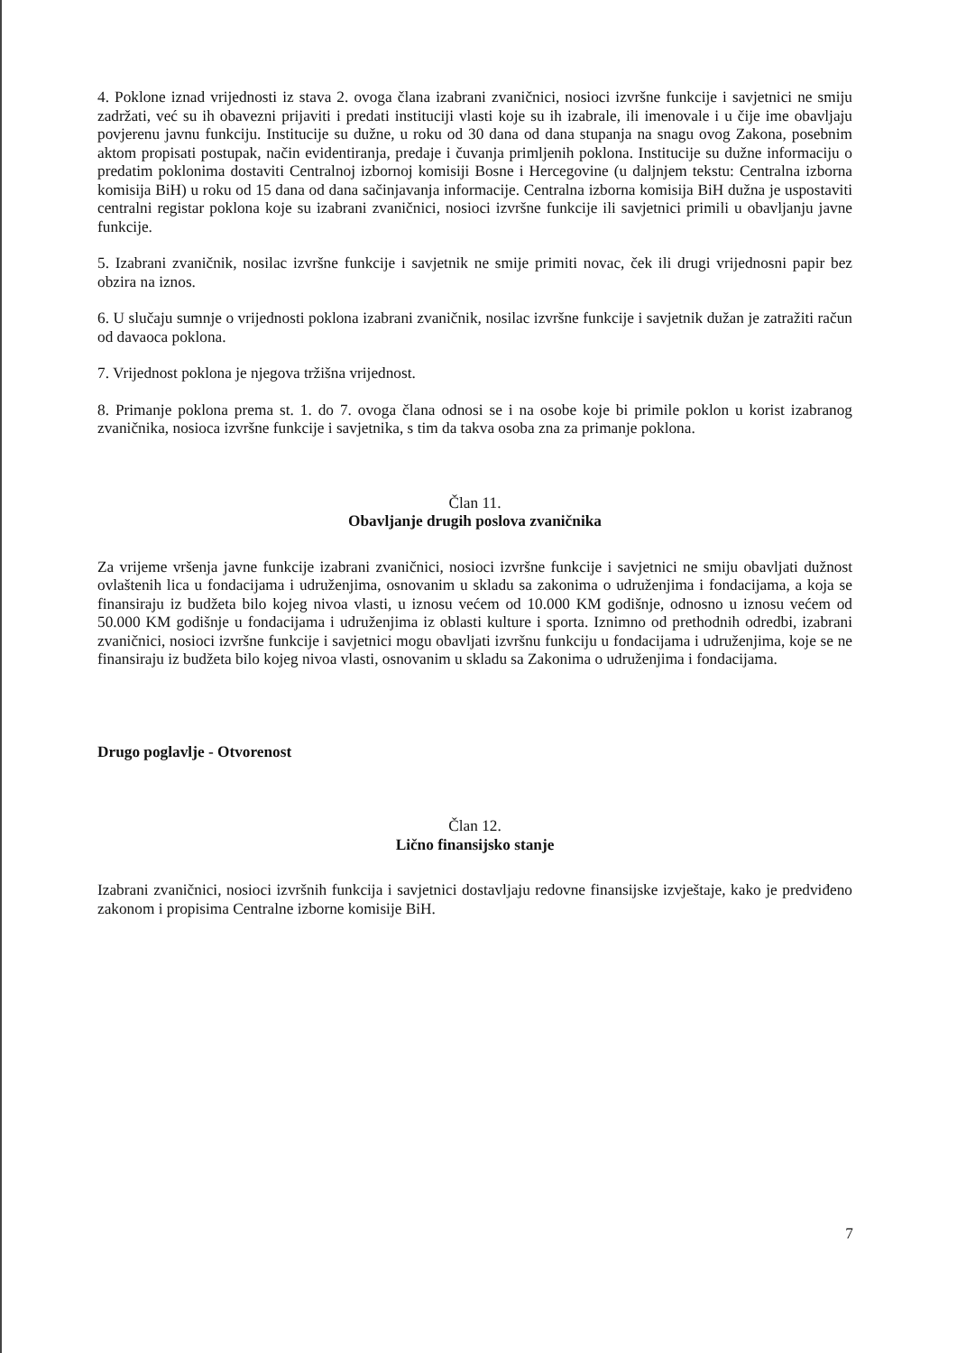4. Poklone iznad vrijednosti iz stava 2. ovoga člana izabrani zvaničnici, nosioci izvršne funkcije i savjetnici ne smiju zadržati, već su ih obavezni prijaviti i predati instituciji vlasti koje su ih izabrale, ili imenovale i u čije ime obavljaju povjerenu javnu funkciju. Institucije su dužne, u roku od 30 dana od dana stupanja na snagu ovog Zakona, posebnim aktom propisati postupak, način evidentiranja, predaje i čuvanja primljenih poklona. Institucije su dužne informaciju o predatim poklonima dostaviti Centralnoj izbornoj komisiji Bosne i Hercegovine (u daljnjem tekstu: Centralna izborna komisija BiH) u roku od 15 dana od dana sačinjavanja informacije. Centralna izborna komisija BiH dužna je uspostaviti centralni registar poklona koje su izabrani zvaničnici, nosioci izvršne funkcije ili savjetnici primili u obavljanju javne funkcije.
5. Izabrani zvaničnik, nosilac izvršne funkcije i savjetnik ne smije primiti novac, ček ili drugi vrijednosni papir bez obzira na iznos.
6. U slučaju sumnje o vrijednosti poklona izabrani zvaničnik, nosilac izvršne funkcije i savjetnik dužan je zatražiti račun od davaoca poklona.
7. Vrijednost poklona je njegova tržišna vrijednost.
8. Primanje poklona prema st. 1. do 7. ovoga člana odnosi se i na osobe koje bi primile poklon u korist izabranog zvaničnika, nosioca izvršne funkcije i savjetnika, s tim da takva osoba zna za primanje poklona.
Član 11.
Obavljanje drugih poslova zvaničnika
Za vrijeme vršenja javne funkcije izabrani zvaničnici, nosioci izvršne funkcije i savjetnici ne smiju obavljati dužnost ovlaštenih lica u fondacijama i udruženjima, osnovanim u skladu sa zakonima o udruženjima i fondacijama, a koja se finansiraju iz budžeta bilo kojeg nivoa vlasti, u iznosu većem od 10.000 KM godišnje, odnosno u iznosu većem od 50.000 KM godišnje u fondacijama i udruženjima iz oblasti kulture i sporta. Iznimno od prethodnih odredbi, izabrani zvaničnici, nosioci izvršne funkcije i savjetnici mogu obavljati izvršnu funkciju u fondacijama i udruženjima, koje se ne finansiraju iz budžeta bilo kojeg nivoa vlasti, osnovanim u skladu sa Zakonima o udruženjima i fondacijama.
Drugo poglavlje - Otvorenost
Član 12.
Lično finansijsko stanje
Izabrani zvaničnici, nosioci izvršnih funkcija i savjetnici dostavljaju redovne finansijske izvještaje, kako je predviđeno zakonom i propisima Centralne izborne komisije BiH.
7